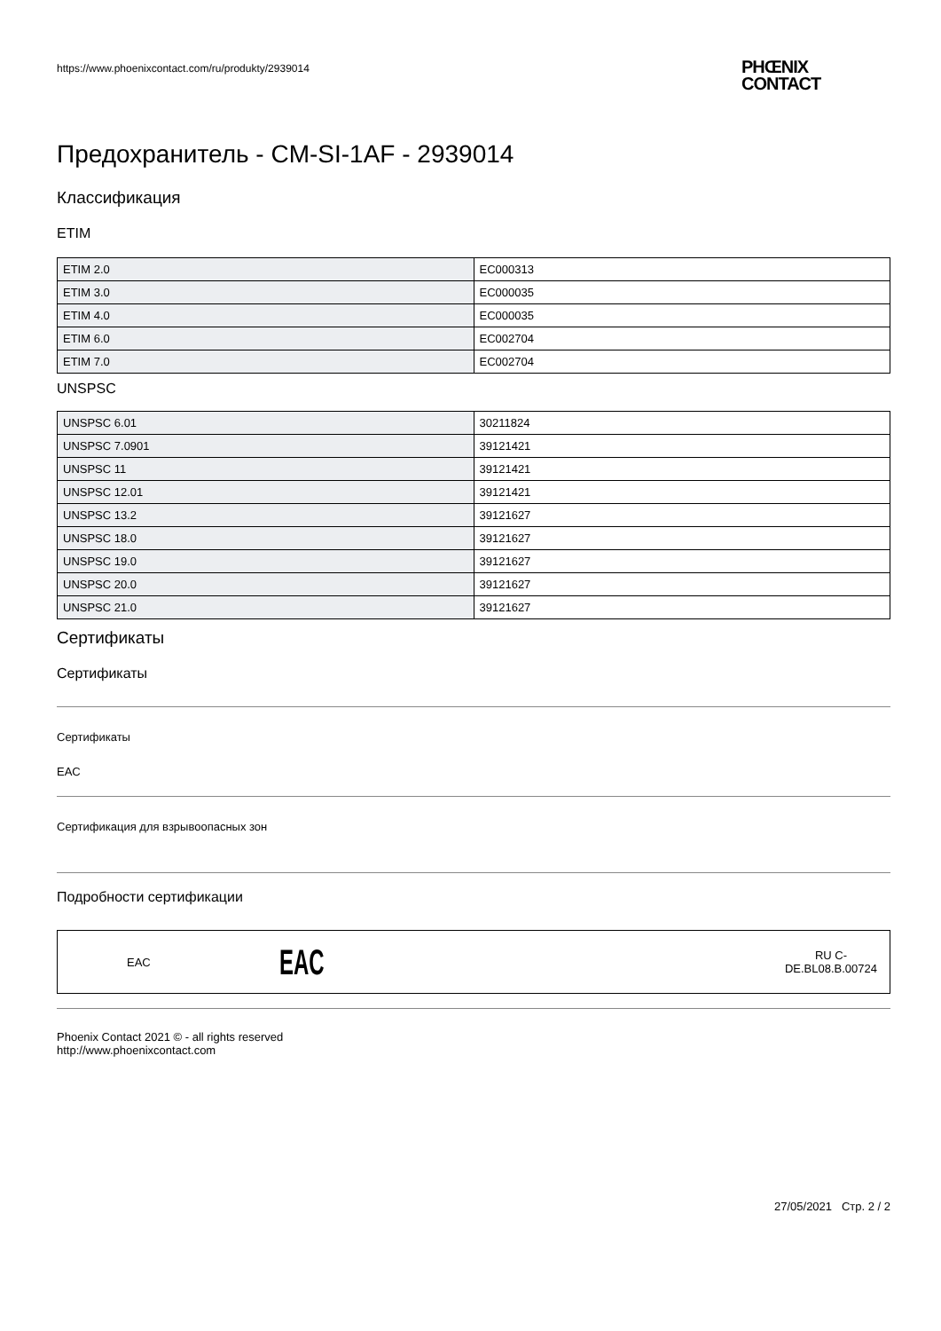https://www.phoenixcontact.com/ru/produkty/2939014
PHŒNIX
CONTACT
Предохранитель - CM-SI-1AF - 2939014
Классификация
ETIM
| ETIM 2.0 | EC000313 |
| ETIM 3.0 | EC000035 |
| ETIM 4.0 | EC000035 |
| ETIM 6.0 | EC002704 |
| ETIM 7.0 | EC002704 |
UNSPSC
| UNSPSC 6.01 | 30211824 |
| UNSPSC 7.0901 | 39121421 |
| UNSPSC 11 | 39121421 |
| UNSPSC 12.01 | 39121421 |
| UNSPSC 13.2 | 39121627 |
| UNSPSC 18.0 | 39121627 |
| UNSPSC 19.0 | 39121627 |
| UNSPSC 20.0 | 39121627 |
| UNSPSC 21.0 | 39121627 |
Сертификаты
Сертификаты
Сертификаты
EAC
Сертификация для взрывоопасных зон
Подробности сертификации
EAC EAC RU C-
DE.BL08.B.00724
Phoenix Contact 2021 © - all rights reserved
http://www.phoenixcontact.com
27/05/2021 Стр. 2 / 2